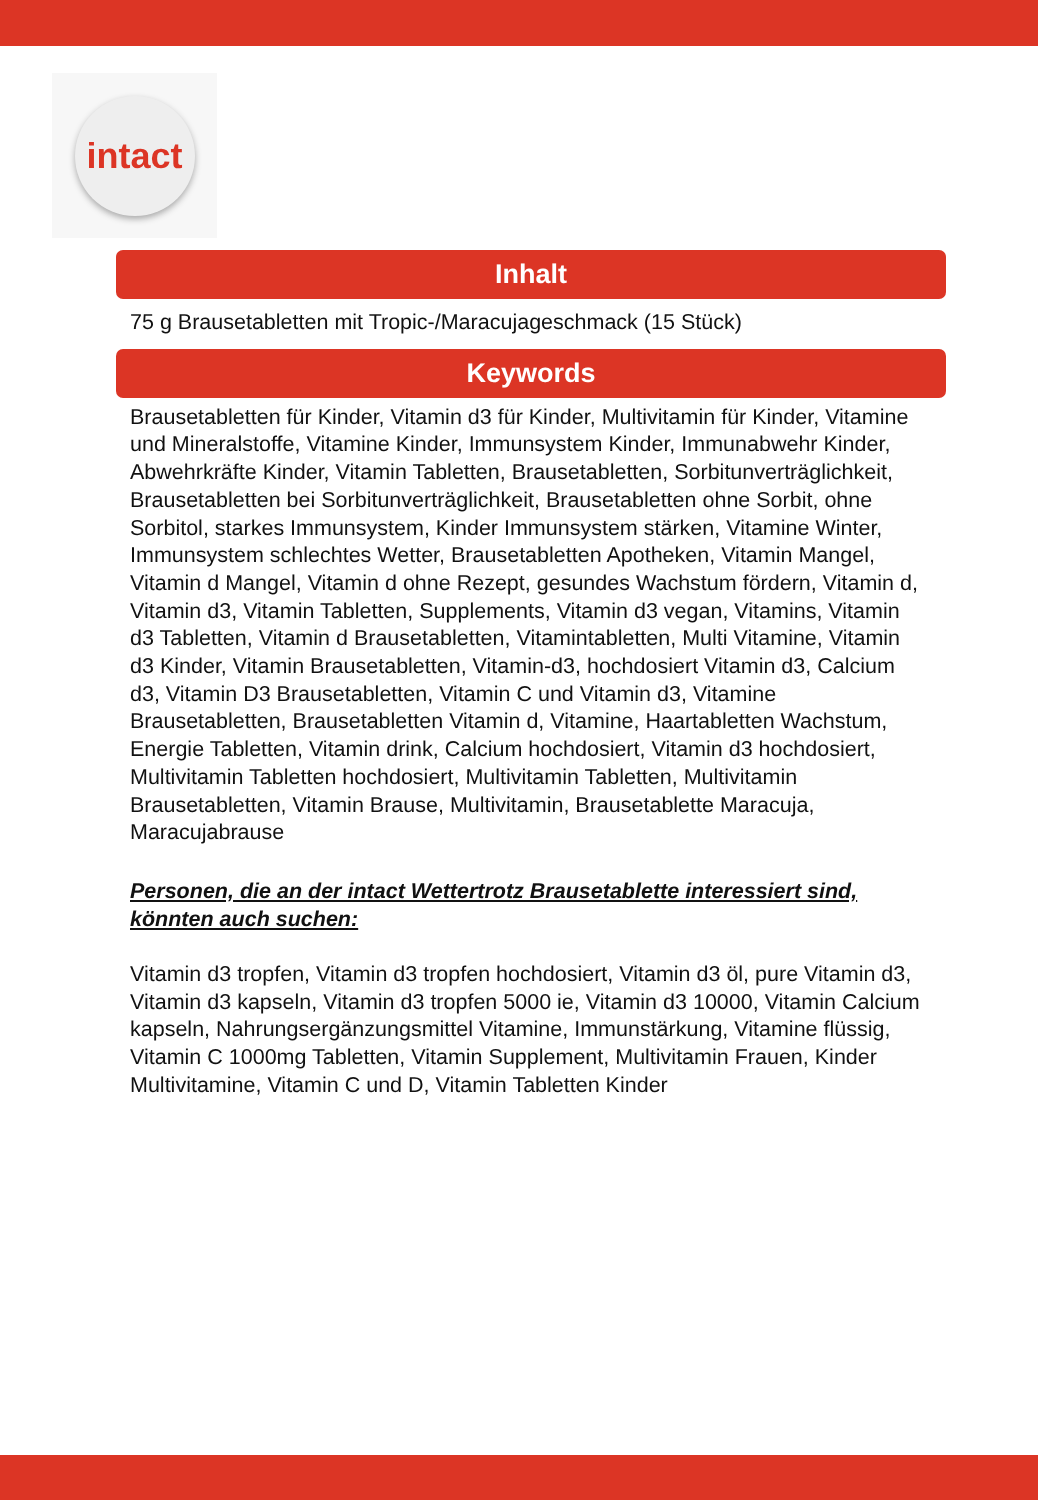intact
Inhalt
75 g Brausetabletten mit Tropic-/Maracujageschmack (15 Stück)
Keywords
Brausetabletten für Kinder, Vitamin d3 für Kinder, Multivitamin für Kinder, Vitamine und Mineralstoffe, Vitamine Kinder, Immunsystem Kinder, Immunabwehr Kinder, Abwehrkräfte Kinder, Vitamin Tabletten, Brausetabletten, Sorbitunverträglichkeit, Brausetabletten bei Sorbitunverträglichkeit, Brausetabletten ohne Sorbit, ohne Sorbitol, starkes Immunsystem, Kinder Immunsystem stärken, Vitamine Winter, Immunsystem schlechtes Wetter, Brausetabletten Apotheken, Vitamin Mangel, Vitamin d Mangel, Vitamin d ohne Rezept, gesundes Wachstum fördern, Vitamin d, Vitamin d3, Vitamin Tabletten, Supplements, Vitamin d3 vegan, Vitamins, Vitamin d3 Tabletten, Vitamin d Brausetabletten, Vitamintabletten, Multi Vitamine, Vitamin d3 Kinder, Vitamin Brausetabletten, Vitamin-d3, hochdosiert Vitamin d3, Calcium d3, Vitamin D3 Brausetabletten, Vitamin C und Vitamin d3, Vitamine Brausetabletten, Brausetabletten Vitamin d, Vitamine, Haartabletten Wachstum, Energie Tabletten, Vitamin drink, Calcium hochdosiert, Vitamin d3 hochdosiert, Multivitamin Tabletten hochdosiert, Multivitamin Tabletten, Multivitamin Brausetabletten, Vitamin Brause, Multivitamin, Brausetablette Maracuja, Maracujabrause
Personen, die an der intact Wettertrotz Brausetablette interessiert sind, könnten auch suchen:
Vitamin d3 tropfen, Vitamin d3 tropfen hochdosiert, Vitamin d3 öl, pure Vitamin d3, Vitamin d3 kapseln, Vitamin d3 tropfen 5000 ie, Vitamin d3 10000, Vitamin Calcium kapseln, Nahrungsergänzungsmittel Vitamine, Immunstärkung, Vitamine flüssig, Vitamin C 1000mg Tabletten, Vitamin Supplement, Multivitamin Frauen, Kinder Multivitamine, Vitamin C und D, Vitamin Tabletten Kinder